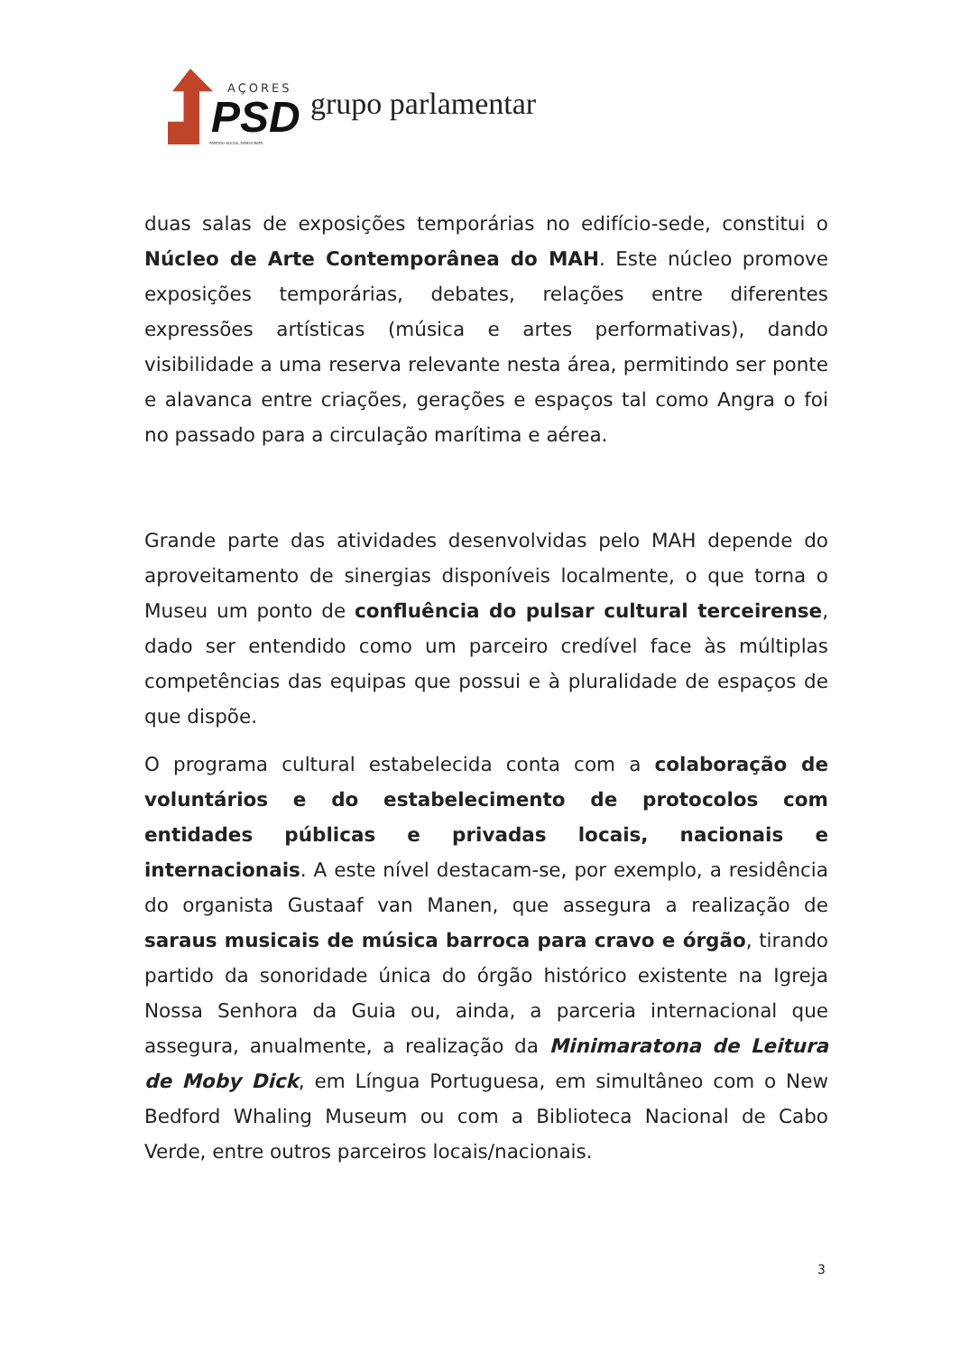AÇORES
PSD
PARTIDO SOCIAL DEMOCRATA
grupo parlamentar
duas salas de exposições temporárias no edifício-sede, constitui o Núcleo de Arte Contemporânea do MAH. Este núcleo promove exposições temporárias, debates, relações entre diferentes expressões artísticas (música e artes performativas), dando visibilidade a uma reserva relevante nesta área, permitindo ser ponte e alavanca entre criações, gerações e espaços tal como Angra o foi no passado para a circulação marítima e aérea.
Grande parte das atividades desenvolvidas pelo MAH depende do aproveitamento de sinergias disponíveis localmente, o que torna o Museu um ponto de confluência do pulsar cultural terceirense, dado ser entendido como um parceiro credível face às múltiplas competências das equipas que possui e à pluralidade de espaços de que dispõe.
O programa cultural estabelecida conta com a colaboração de voluntários e do estabelecimento de protocolos com entidades públicas e privadas locais, nacionais e internacionais. A este nível destacam-se, por exemplo, a residência do organista Gustaaf van Manen, que assegura a realização de saraus musicais de música barroca para cravo e órgão, tirando partido da sonoridade única do órgão histórico existente na Igreja Nossa Senhora da Guia ou, ainda, a parceria internacional que assegura, anualmente, a realização da Minimaratona de Leitura de Moby Dick, em Língua Portuguesa, em simultâneo com o New Bedford Whaling Museum ou com a Biblioteca Nacional de Cabo Verde, entre outros parceiros locais/nacionais.
3